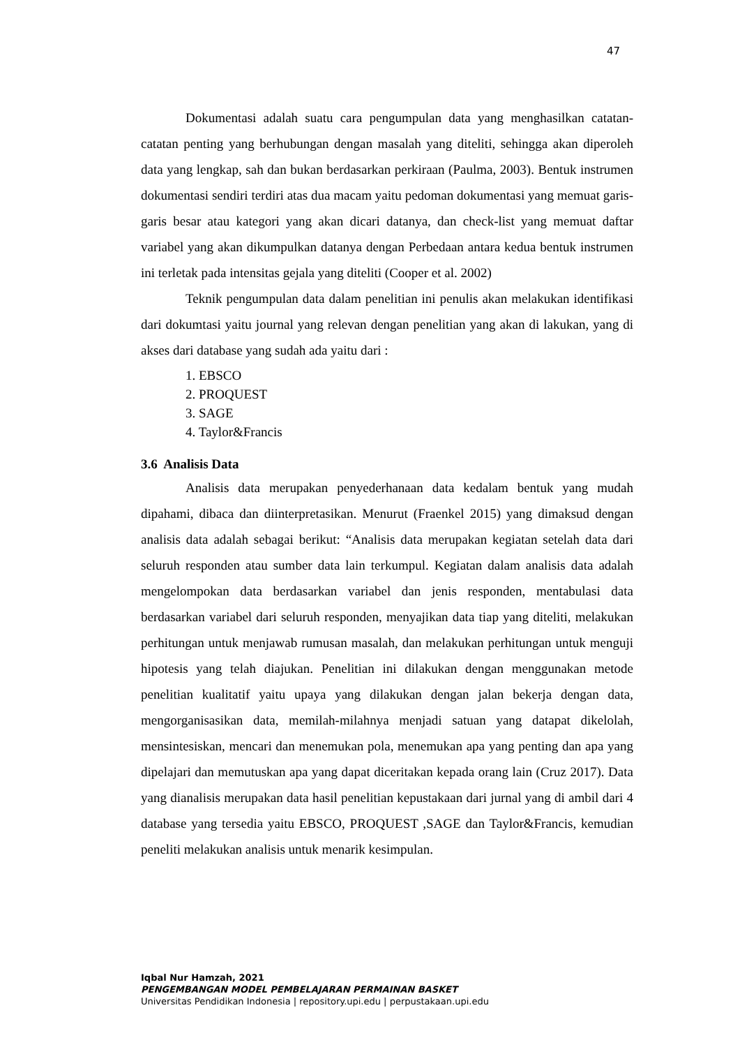47
Dokumentasi adalah suatu cara pengumpulan data yang menghasilkan catatan-catatan penting yang berhubungan dengan masalah yang diteliti, sehingga akan diperoleh data yang lengkap, sah dan bukan berdasarkan perkiraan (Paulma, 2003). Bentuk instrumen dokumentasi sendiri terdiri atas dua macam yaitu pedoman dokumentasi yang memuat garis-garis besar atau kategori yang akan dicari datanya, dan check-list yang memuat daftar variabel yang akan dikumpulkan datanya dengan Perbedaan antara kedua bentuk instrumen ini terletak pada intensitas gejala yang diteliti (Cooper et al. 2002)
Teknik pengumpulan data dalam penelitian ini penulis akan melakukan identifikasi dari dokumtasi yaitu journal yang relevan dengan penelitian yang akan di lakukan, yang di akses dari database yang sudah ada yaitu dari :
1. EBSCO
2. PROQUEST
3. SAGE
4. Taylor&Francis
3.6 Analisis Data
Analisis data merupakan penyederhanaan data kedalam bentuk yang mudah dipahami, dibaca dan diinterpretasikan. Menurut (Fraenkel 2015) yang dimaksud dengan analisis data adalah sebagai berikut: “Analisis data merupakan kegiatan setelah data dari seluruh responden atau sumber data lain terkumpul. Kegiatan dalam analisis data adalah mengelompokan data berdasarkan variabel dan jenis responden, mentabulasi data berdasarkan variabel dari seluruh responden, menyajikan data tiap yang diteliti, melakukan perhitungan untuk menjawab rumusan masalah, dan melakukan perhitungan untuk menguji hipotesis yang telah diajukan. Penelitian ini dilakukan dengan menggunakan metode penelitian kualitatif yaitu upaya yang dilakukan dengan jalan bekerja dengan data, mengorganisasikan data, memilah-milahnya menjadi satuan yang datapat dikelolah, mensintesiskan, mencari dan menemukan pola, menemukan apa yang penting dan apa yang dipelajari dan memutuskan apa yang dapat diceritakan kepada orang lain (Cruz 2017). Data yang dianalisis merupakan data hasil penelitian kepustakaan dari jurnal yang di ambil dari 4 database yang tersedia yaitu EBSCO, PROQUEST ,SAGE dan Taylor&Francis, kemudian peneliti melakukan analisis untuk menarik kesimpulan.
Iqbal Nur Hamzah, 2021
PENGEMBANGAN MODEL PEMBELAJARAN PERMAINAN BASKET
Universitas Pendidikan Indonesia | repository.upi.edu | perpustakaan.upi.edu